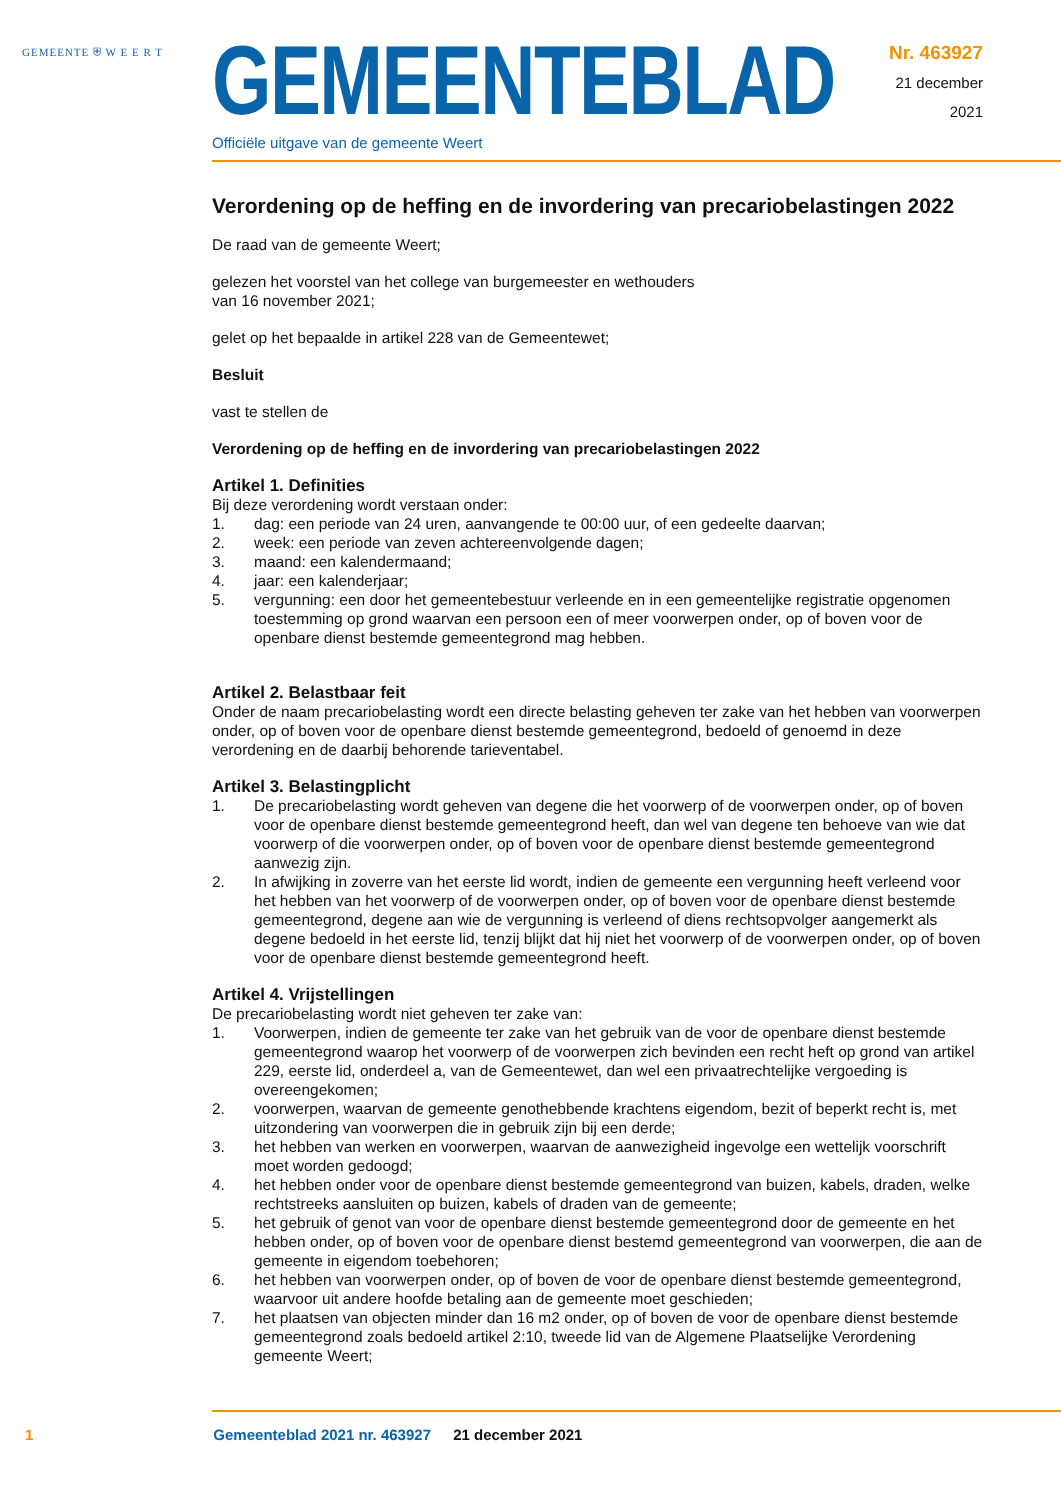GEMEENTE ⛨ W E E R T
GEMEENTEBLAD
Officiële uitgave van de gemeente Weert
Nr. 463927
21 december
2021
Verordening op de heffing en de invordering van precariobelastingen 2022
De raad van de gemeente Weert;
gelezen het voorstel van het college van burgemeester en wethouders
van 16 november 2021;
gelet op het bepaalde in artikel 228 van de Gemeentewet;
Besluit
vast te stellen de
Verordening op de heffing en de invordering van precariobelastingen 2022
Artikel 1. Definities
Bij deze verordening wordt verstaan onder:
1. dag: een periode van 24 uren, aanvangende te 00:00 uur, of een gedeelte daarvan;
2. week: een periode van zeven achtereenvolgende dagen;
3. maand: een kalendermaand;
4. jaar: een kalenderjaar;
5. vergunning: een door het gemeentebestuur verleende en in een gemeentelijke registratie opgenomen toestemming op grond waarvan een persoon een of meer voorwerpen onder, op of boven voor de openbare dienst bestemde gemeentegrond mag hebben.
Artikel 2. Belastbaar feit
Onder de naam precariobelasting wordt een directe belasting geheven ter zake van het hebben van voorwerpen onder, op of boven voor de openbare dienst bestemde gemeentegrond, bedoeld of genoemd in deze verordening en de daarbij behorende tarieventabel.
Artikel 3. Belastingplicht
1. De precariobelasting wordt geheven van degene die het voorwerp of de voorwerpen onder, op of boven voor de openbare dienst bestemde gemeentegrond heeft, dan wel van degene ten behoeve van wie dat voorwerp of die voorwerpen onder, op of boven voor de openbare dienst bestemde gemeentegrond aanwezig zijn.
2. In afwijking in zoverre van het eerste lid wordt, indien de gemeente een vergunning heeft verleend voor het hebben van het voorwerp of de voorwerpen onder, op of boven voor de openbare dienst bestemde gemeentegrond, degene aan wie de vergunning is verleend of diens rechtsopvolger aangemerkt als degene bedoeld in het eerste lid, tenzij blijkt dat hij niet het voorwerp of de voorwerpen onder, op of boven voor de openbare dienst bestemde gemeentegrond heeft.
Artikel 4. Vrijstellingen
De precariobelasting wordt niet geheven ter zake van:
1. Voorwerpen, indien de gemeente ter zake van het gebruik van de voor de openbare dienst bestemde gemeentegrond waarop het voorwerp of de voorwerpen zich bevinden een recht heft op grond van artikel 229, eerste lid, onderdeel a, van de Gemeentewet, dan wel een privaatrechtelijke vergoeding is overeengekomen;
2. voorwerpen, waarvan de gemeente genothebbende krachtens eigendom, bezit of beperkt recht is, met uitzondering van voorwerpen die in gebruik zijn bij een derde;
3. het hebben van werken en voorwerpen, waarvan de aanwezigheid ingevolge een wettelijk voorschrift moet worden gedoogd;
4. het hebben onder voor de openbare dienst bestemde gemeentegrond van buizen, kabels, draden, welke rechtstreeks aansluiten op buizen, kabels of draden van de gemeente;
5. het gebruik of genot van voor de openbare dienst bestemde gemeentegrond door de gemeente en het hebben onder, op of boven voor de openbare dienst bestemd gemeentegrond van voorwerpen, die aan de gemeente in eigendom toebehoren;
6. het hebben van voorwerpen onder, op of boven de voor de openbare dienst bestemde gemeentegrond, waarvoor uit andere hoofde betaling aan de gemeente moet geschieden;
7. het plaatsen van objecten minder dan 16 m2 onder, op of boven de voor de openbare dienst bestemde gemeentegrond zoals bedoeld artikel 2:10, tweede lid van de Algemene Plaatselijke Verordening gemeente Weert;
1 Gemeenteblad 2021 nr. 463927 21 december 2021